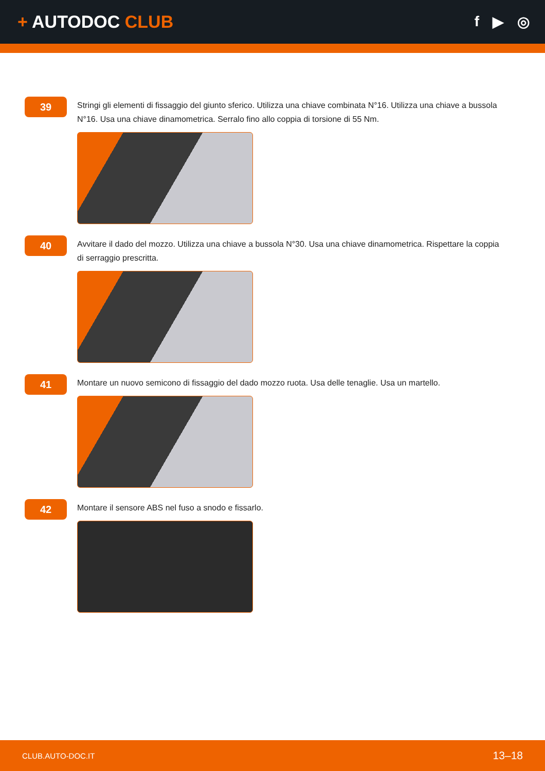+ AUTODOC CLUB
f ▶ ◎
39
Stringi gli elementi di fissaggio del giunto sferico. Utilizza una chiave combinata N°16. Utilizza una chiave a bussola N°16. Usa una chiave dinamometrica. Serralo fino allo coppia di torsione di 55 Nm.
40
Avvitare il dado del mozzo. Utilizza una chiave a bussola N°30. Usa una chiave dinamometrica. Rispettare la coppia di serraggio prescritta.
41
Montare un nuovo semicono di fissaggio del dado mozzo ruota. Usa delle tenaglie. Usa un martello.
42
Montare il sensore ABS nel fuso a snodo e fissarlo.
CLUB.AUTO-DOC.IT 13–18